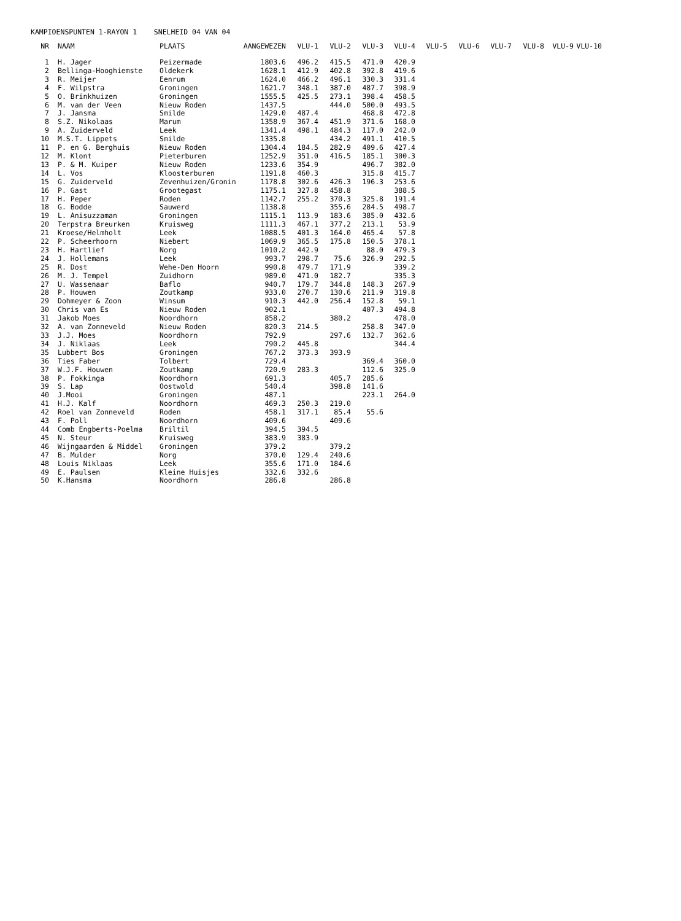KAMPIOENSPUNTEN 1-RAYON 1 SNELHEID 04 VAN 04
| NR | NAAM | PLAATS | AANGEWEZEN | VLU-1 | VLU-2 | VLU-3 | VLU-4 | VLU-5 | VLU-6 | VLU-7 | VLU-8 | VLU-9 | VLU-10 |
| --- | --- | --- | --- | --- | --- | --- | --- | --- | --- | --- | --- | --- | --- |
| 1 | H. Jager | Peizermade | 1803.6 | 496.2 | 415.5 | 471.0 | 420.9 | | | | | | |
| 2 | Bellinga-Hooghiemste | Oldekerk | 1628.1 | 412.9 | 402.8 | 392.8 | 419.6 | | | | | | |
| 3 | R. Meijer | Eenrum | 1624.0 | 466.2 | 496.1 | 330.3 | 331.4 | | | | | | |
| 4 | F. Wilpstra | Groningen | 1621.7 | 348.1 | 387.0 | 487.7 | 398.9 | | | | | | |
| 5 | O. Brinkhuizen | Groningen | 1555.5 | 425.5 | 273.1 | 398.4 | 458.5 | | | | | | |
| 6 | M. van der Veen | Nieuw Roden | 1437.5 | | 444.0 | 500.0 | 493.5 | | | | | | |
| 7 | J. Jansma | Smilde | 1429.0 | 487.4 | | 468.8 | 472.8 | | | | | | |
| 8 | S.Z. Nikolaas | Marum | 1358.9 | 367.4 | 451.9 | 371.6 | 168.0 | | | | | | |
| 9 | A. Zuiderveld | Leek | 1341.4 | 498.1 | 484.3 | 117.0 | 242.0 | | | | | | |
| 10 | M.S.T. Lippets | Smilde | 1335.8 | | 434.2 | 491.1 | 410.5 | | | | | | |
| 11 | P. en G. Berghuis | Nieuw Roden | 1304.4 | 184.5 | 282.9 | 409.6 | 427.4 | | | | | | |
| 12 | M. Klont | Pieterburen | 1252.9 | 351.0 | 416.5 | 185.1 | 300.3 | | | | | | |
| 13 | P. & M. Kuiper | Nieuw Roden | 1233.6 | 354.9 | | 496.7 | 382.0 | | | | | | |
| 14 | L. Vos | Kloosterburen | 1191.8 | 460.3 | | 315.8 | 415.7 | | | | | | |
| 15 | G. Zuiderveld | Zevenhuizen/Gronin | 1178.8 | 302.6 | 426.3 | 196.3 | 253.6 | | | | | | |
| 16 | P. Gast | Grootegast | 1175.1 | 327.8 | 458.8 | | 388.5 | | | | | | |
| 17 | H. Peper | Roden | 1142.7 | 255.2 | 370.3 | 325.8 | 191.4 | | | | | | |
| 18 | G. Bodde | Sauwerd | 1138.8 | | 355.6 | 284.5 | 498.7 | | | | | | |
| 19 | L. Anisuzzaman | Groningen | 1115.1 | 113.9 | 183.6 | 385.0 | 432.6 | | | | | | |
| 20 | Terpstra Breurken | Kruisweg | 1111.3 | 467.1 | 377.2 | 213.1 | 53.9 | | | | | | |
| 21 | Kroese/Helmholt | Leek | 1088.5 | 401.3 | 164.0 | 465.4 | 57.8 | | | | | | |
| 22 | P. Scheerhoorn | Niebert | 1069.9 | 365.5 | 175.8 | 150.5 | 378.1 | | | | | | |
| 23 | H. Hartlief | Norg | 1010.2 | 442.9 | | 88.0 | 479.3 | | | | | | |
| 24 | J. Hollemans | Leek | 993.7 | 298.7 | 75.6 | 326.9 | 292.5 | | | | | | |
| 25 | R. Dost | Wehe-Den Hoorn | 990.8 | 479.7 | 171.9 | | 339.2 | | | | | | |
| 26 | M. J. Tempel | Zuidhorn | 989.0 | 471.0 | 182.7 | | 335.3 | | | | | | |
| 27 | U. Wassenaar | Baflo | 940.7 | 179.7 | 344.8 | 148.3 | 267.9 | | | | | | |
| 28 | P. Houwen | Zoutkamp | 933.0 | 270.7 | 130.6 | 211.9 | 319.8 | | | | | | |
| 29 | Dohmeyer & Zoon | Winsum | 910.3 | 442.0 | 256.4 | 152.8 | 59.1 | | | | | | |
| 30 | Chris van Es | Nieuw Roden | 902.1 | | | 407.3 | 494.8 | | | | | | |
| 31 | Jakob Moes | Noordhorn | 858.2 | | 380.2 | | 478.0 | | | | | | |
| 32 | A. van Zonneveld | Nieuw Roden | 820.3 | 214.5 | | 258.8 | 347.0 | | | | | | |
| 33 | J.J. Moes | Noordhorn | 792.9 | | 297.6 | 132.7 | 362.6 | | | | | | |
| 34 | J. Niklaas | Leek | 790.2 | 445.8 | | | 344.4 | | | | | | |
| 35 | Lubbert Bos | Groningen | 767.2 | 373.3 | 393.9 | | | | | | | | |
| 36 | Ties Faber | Tolbert | 729.4 | | | 369.4 | 360.0 | | | | | | |
| 37 | W.J.F. Houwen | Zoutkamp | 720.9 | 283.3 | | 112.6 | 325.0 | | | | | | |
| 38 | P. Fokkinga | Noordhorn | 691.3 | | 405.7 | 285.6 | | | | | | | |
| 39 | S. Lap | Oostwold | 540.4 | | 398.8 | 141.6 | | | | | | | |
| 40 | J.Mooi | Groningen | 487.1 | | | 223.1 | 264.0 | | | | | | |
| 41 | H.J. Kalf | Noordhorn | 469.3 | 250.3 | 219.0 | | | | | | | | |
| 42 | Roel van Zonneveld | Roden | 458.1 | 317.1 | 85.4 | 55.6 | | | | | | | |
| 43 | F. Poll | Noordhorn | 409.6 | | 409.6 | | | | | | | | |
| 44 | Comb Engberts-Poelma | Briltil | 394.5 | 394.5 | | | | | | | | | |
| 45 | N. Steur | Kruisweg | 383.9 | 383.9 | | | | | | | | | |
| 46 | Wijngaarden & Middel | Groningen | 379.2 | | 379.2 | | | | | | | | |
| 47 | B. Mulder | Norg | 370.0 | 129.4 | 240.6 | | | | | | | | |
| 48 | Louis Niklaas | Leek | 355.6 | 171.0 | 184.6 | | | | | | | | |
| 49 | E. Paulsen | Kleine Huisjes | 332.6 | 332.6 | | | | | | | | | |
| 50 | K.Hansma | Noordhorn | 286.8 | | 286.8 | | | | | | | | |